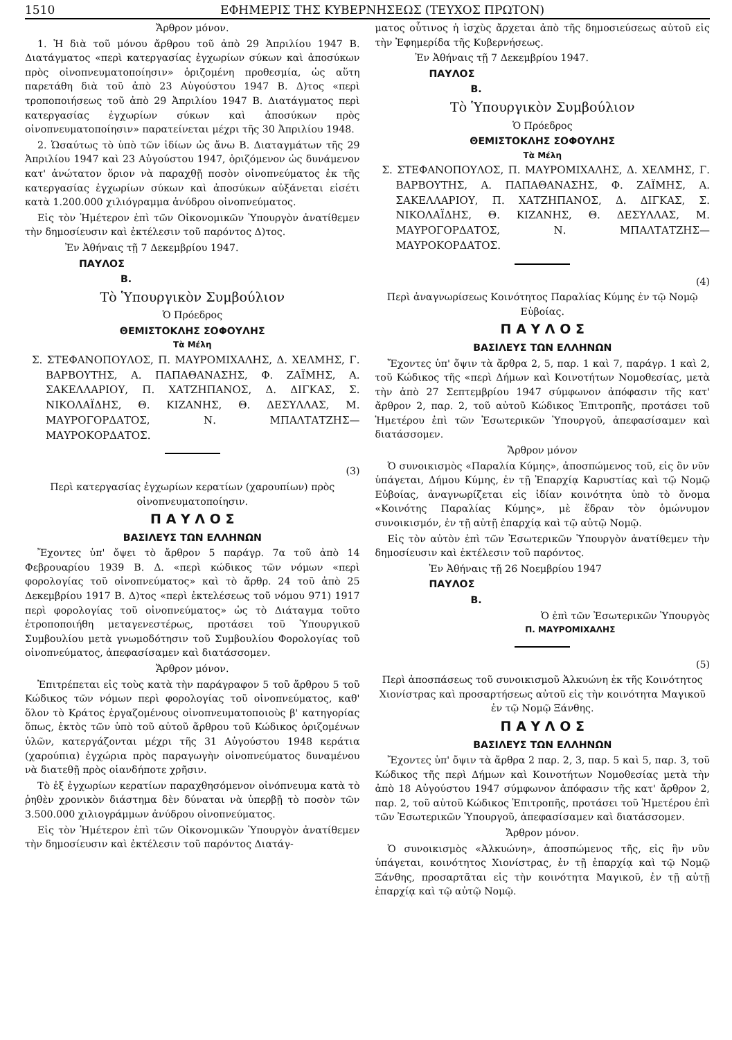1510 ΕΦΗΜΕΡΙΣ ΤΗΣ ΚΥΒΕΡΝΗΣΕΩΣ (ΤΕΥΧΟΣ ΠΡΩΤΟΝ)
Ἄρθρον μόνον.
1. Ἡ διὰ τοῦ μόνου ἄρθρου τοῦ ἀπὸ 29 Ἀπριλίου 1947 Β. Διατάγματος «περὶ κατεργασίας ἐγχωρίων σύκων καὶ ἀποσύκων πρὸς οἰνοπνευματοποίησιν» ὁριζομένη προθεσμία, ὡς αὕτη παρετάθη διὰ τοῦ ἀπὸ 23 Αὐγούστου 1947 Β. Δ)τος «περὶ τροποποιήσεως τοῦ ἀπὸ 29 Ἀπριλίου 1947 Β. Διατάγματος περὶ κατεργασίας ἐγχωρίων σύκων καὶ ἀποσύκων πρὸς οἰνοπνευματοποίησιν» παρατείνεται μέχρι τῆς 30 Ἀπριλίου 1948.
2. Ὡσαύτως τὸ ὑπὸ τῶν ἰδίων ὡς ἄνω Β. Διαταγμάτων τῆς 29 Ἀπριλίου 1947 καὶ 23 Αὐγούστου 1947, ὁριζόμενον ὡς δυνάμενον κατ' ἀνώτατον ὅριον νὰ παραχθῇ ποσὸν οἰνοπνεύματος ἐκ τῆς κατεργασίας ἐγχωρίων σύκων καὶ ἀποσύκων αὐξάνεται εἰσέτι κατὰ 1.200.000 χιλιόγραμμα ἀνύδρου οἰνοπνεύματος.
Εἰς τὸν Ἡμέτερον ἐπὶ τῶν Οἰκονομικῶν Ὑπουργὸν ἀνατίθεμεν τὴν δημοσίευσιν καὶ ἐκτέλεσιν τοῦ παρόντος Δ)τος.
Ἐν Ἀθήναις τῇ 7 Δεκεμβρίου 1947.
ΠΑΥΛΟΣ
Β.
Τὸ Ὑπουργικὸν Συμβούλιον
Ὁ Πρόεδρος
ΘΕΜΙΣΤΟΚΛΗΣ ΣΟΦΟΥΛΗΣ
Τὰ Μέλη
Σ. ΣΤΕΦΑΝΟΠΟΥΛΟΣ, Π. ΜΑΥΡΟΜΙΧΑΛΗΣ, Δ. ΧΕΛΜΗΣ, Γ. ΒΑΡΒΟΥΤΗΣ, Α. ΠΑΠΑΘΑΝΑΣΗΣ, Φ. ΖΑΪΜΗΣ, Α. ΣΑΚΕΛΛΑΡΙΟΥ, Π. ΧΑΤΖΗΠΑΝΟΣ, Δ. ΔΙΓΚΑΣ, Σ. ΝΙΚΟΛΑΪΔΗΣ, Θ. ΚΙΖΑΝΗΣ, Θ. ΔΕΣΥΛΛΑΣ, Μ. ΜΑΥΡΟΓΟΡΔΑΤΟΣ, Ν. ΜΠΑΛΤΑΤΖΗΣ—ΜΑΥΡΟΚΟΡΔΑΤΟΣ.
(3)
Περὶ κατεργασίας ἐγχωρίων κερατίων (χαρουπίων) πρὸς οἰνοπνευματοποίησιν.
Π Α Υ Λ Ο Σ
ΒΑΣΙΛΕΥΣ ΤΩΝ ΕΛΛΗΝΩΝ
Ἔχοντες ὑπ' ὄψει τὸ ἄρθρον 5 παράγρ. 7α τοῦ ἀπὸ 14 Φεβρουαρίου 1939 Β. Δ. «περὶ κώδικος τῶν νόμων «περὶ φορολογίας τοῦ οἰνοπνεύματος» καὶ τὸ ἄρθρ. 24 τοῦ ἀπὸ 25 Δεκεμβρίου 1917 Β. Δ)τος «περὶ ἐκτελέσεως τοῦ νόμου 971) 1917 περὶ φορολογίας τοῦ οἰνοπνεύματος» ὡς τὸ Διάταγμα τοῦτο ἐτροποποιήθη μεταγενεστέρως, προτάσει τοῦ Ὑπουργικοῦ Συμβουλίου μετὰ γνωμοδότησιν τοῦ Συμβουλίου Φορολογίας τοῦ οἰνοπνεύματος, ἀπεφασίσαμεν καὶ διατάσσομεν.
Ἄρθρον μόνον.
Ἐπιτρέπεται εἰς τοὺς κατὰ τὴν παράγραφον 5 τοῦ ἄρθρου 5 τοῦ Κώδικος τῶν νόμων περὶ φορολογίας τοῦ οἰνοπνεύματος, καθ' ὅλον τὸ Κράτος ἐργαζομένους οἰνοπνευματοποιοὺς β' κατηγορίας ὅπως, ἐκτὸς τῶν ὑπὸ τοῦ αὐτοῦ ἄρθρου τοῦ Κώδικος ὁριζομένων ὑλῶν, κατεργάζονται μέχρι τῆς 31 Αὐγούστου 1948 κεράτια (χαρούπια) ἐγχώρια πρὸς παραγωγὴν οἰνοπνεύματος δυναμένου νὰ διατεθῇ πρὸς οἱανδήποτε χρῆσιν.
Τὸ ἐξ ἐγχωρίων κερατίων παραχθησόμενον οἰνόπνευμα κατὰ τὸ ῥηθὲν χρονικὸν διάστημα δὲν δύναται νὰ ὑπερβῇ τὸ ποσὸν τῶν 3.500.000 χιλιογράμμων ἀνύδρου οἰνοπνεύματος.
Εἰς τὸν Ἡμέτερον ἐπὶ τῶν Οἰκονομικῶν Ὑπουργὸν ἀνατίθεμεν τὴν δημοσίευσιν καὶ ἐκτέλεσιν τοῦ παρόντος Διατάγ-
ματος οὗτινος ἡ ἰσχὺς ἄρχεται ἀπὸ τῆς δημοσιεύσεως αὐτοῦ εἰς τὴν Ἐφημερίδα τῆς Κυβερνήσεως.
Ἐν Ἀθήναις τῇ 7 Δεκεμβρίου 1947.
ΠΑΥΛΟΣ
Β.
Τὸ Ὑπουργικὸν Συμβούλιον
Ὁ Πρόεδρος
ΘΕΜΙΣΤΟΚΛΗΣ ΣΟΦΟΥΛΗΣ
Τὰ Μέλη
Σ. ΣΤΕΦΑΝΟΠΟΥΛΟΣ, Π. ΜΑΥΡΟΜΙΧΑΛΗΣ, Δ. ΧΕΛΜΗΣ, Γ. ΒΑΡΒΟΥΤΗΣ, Α. ΠΑΠΑΘΑΝΑΣΗΣ, Φ. ΖΑΪΜΗΣ, Α. ΣΑΚΕΛΛΑΡΙΟΥ, Π. ΧΑΤΖΗΠΑΝΟΣ, Δ. ΔΙΓΚΑΣ, Σ. ΝΙΚΟΛΑΪΔΗΣ, Θ. ΚΙΖΑΝΗΣ, Θ. ΔΕΣΥΛΛΑΣ, Μ. ΜΑΥΡΟΓΟΡΔΑΤΟΣ, Ν. ΜΠΑΛΤΑΤΖΗΣ—ΜΑΥΡΟΚΟΡΔΑΤΟΣ.
(4)
Περὶ ἀναγνωρίσεως Κοινότητος Παραλίας Κύμης ἐν τῷ Νομῷ Εὐβοίας.
Π Α Υ Λ Ο Σ
ΒΑΣΙΛΕΥΣ ΤΩΝ ΕΛΛΗΝΩΝ
Ἔχοντες ὑπ' ὄψιν τὰ ἄρθρα 2, 5, παρ. 1 καὶ 7, παράγρ. 1 καὶ 2, τοῦ Κώδικος τῆς «περὶ Δήμων καὶ Κοινοτήτων Νομοθεσίας, μετὰ τὴν ἀπὸ 27 Σεπτεμβρίου 1947 σύμφωνον ἀπόφασιν τῆς κατ' ἄρθρον 2, παρ. 2, τοῦ αὐτοῦ Κώδικος Ἐπιτροπῆς, προτάσει τοῦ Ἡμετέρου ἐπὶ τῶν Ἐσωτερικῶν Ὑπουργοῦ, ἀπεφασίσαμεν καὶ διατάσσομεν.
Ἄρθρον μόνον
Ὁ συνοικισμὸς «Παραλία Κύμης», ἀποσπώμενος τοῦ, εἰς ὃν νῦν ὑπάγεται, Δήμου Κύμης, ἐν τῇ Ἐπαρχίᾳ Καρυστίας καὶ τῷ Νομῷ Εὐβοίας, ἀναγνωρίζεται εἰς ἰδίαν κοινότητα ὑπὸ τὸ ὄνομα «Κοινότης Παραλίας Κύμης», μὲ ἕδραν τὸν ὁμώνυμον συνοικισμόν, ἐν τῇ αὐτῇ ἐπαρχίᾳ καὶ τῷ αὐτῷ Νομῷ.
Εἰς τὸν αὐτὸν ἐπὶ τῶν Ἐσωτερικῶν Ὑπουργὸν ἀνατίθεμεν τὴν δημοσίευσιν καὶ ἐκτέλεσιν τοῦ παρόντος.
Ἐν Ἀθήναις τῇ 26 Νοεμβρίου 1947
ΠΑΥΛΟΣ
Β.
Ὁ ἐπὶ τῶν Ἐσωτερικῶν Ὑπουργὸς
Π. ΜΑΥΡΟΜΙΧΑΛΗΣ
(5)
Περὶ ἀποσπάσεως τοῦ συνοικισμοῦ Ἀλκυώνη ἐκ τῆς Κοινότητος Χιονίστρας καὶ προσαρτήσεως αὐτοῦ εἰς τὴν κοινότητα Μαγικοῦ ἐν τῷ Νομῷ Ξάνθης.
Π Α Υ Λ Ο Σ
ΒΑΣΙΛΕΥΣ ΤΩΝ ΕΛΛΗΝΩΝ
Ἔχοντες ὑπ' ὄψιν τὰ ἄρθρα 2 παρ. 2, 3, παρ. 5 καὶ 5, παρ. 3, τοῦ Κώδικος τῆς περὶ Δήμων καὶ Κοινοτήτων Νομοθεσίας μετὰ τὴν ἀπὸ 18 Αὐγούστου 1947 σύμφωνον ἀπόφασιν τῆς κατ' ἄρθρον 2, παρ. 2, τοῦ αὐτοῦ Κώδικος Ἐπιτροπῆς, προτάσει τοῦ Ἡμετέρου ἐπὶ τῶν Ἐσωτερικῶν Ὑπουργοῦ, ἀπεφασίσαμεν καὶ διατάσσομεν.
Ἄρθρον μόνον.
Ὁ συνοικισμὸς «Ἀλκυώνη», ἀποσπώμενος τῆς, εἰς ἣν νῦν ὑπάγεται, κοινότητος Χιονίστρας, ἐν τῇ ἐπαρχίᾳ καὶ τῷ Νομῷ Ξάνθης, προσαρτᾶται εἰς τὴν κοινότητα Μαγικοῦ, ἐν τῇ αὐτῇ ἐπαρχίᾳ καὶ τῷ αὐτῷ Νομῷ.